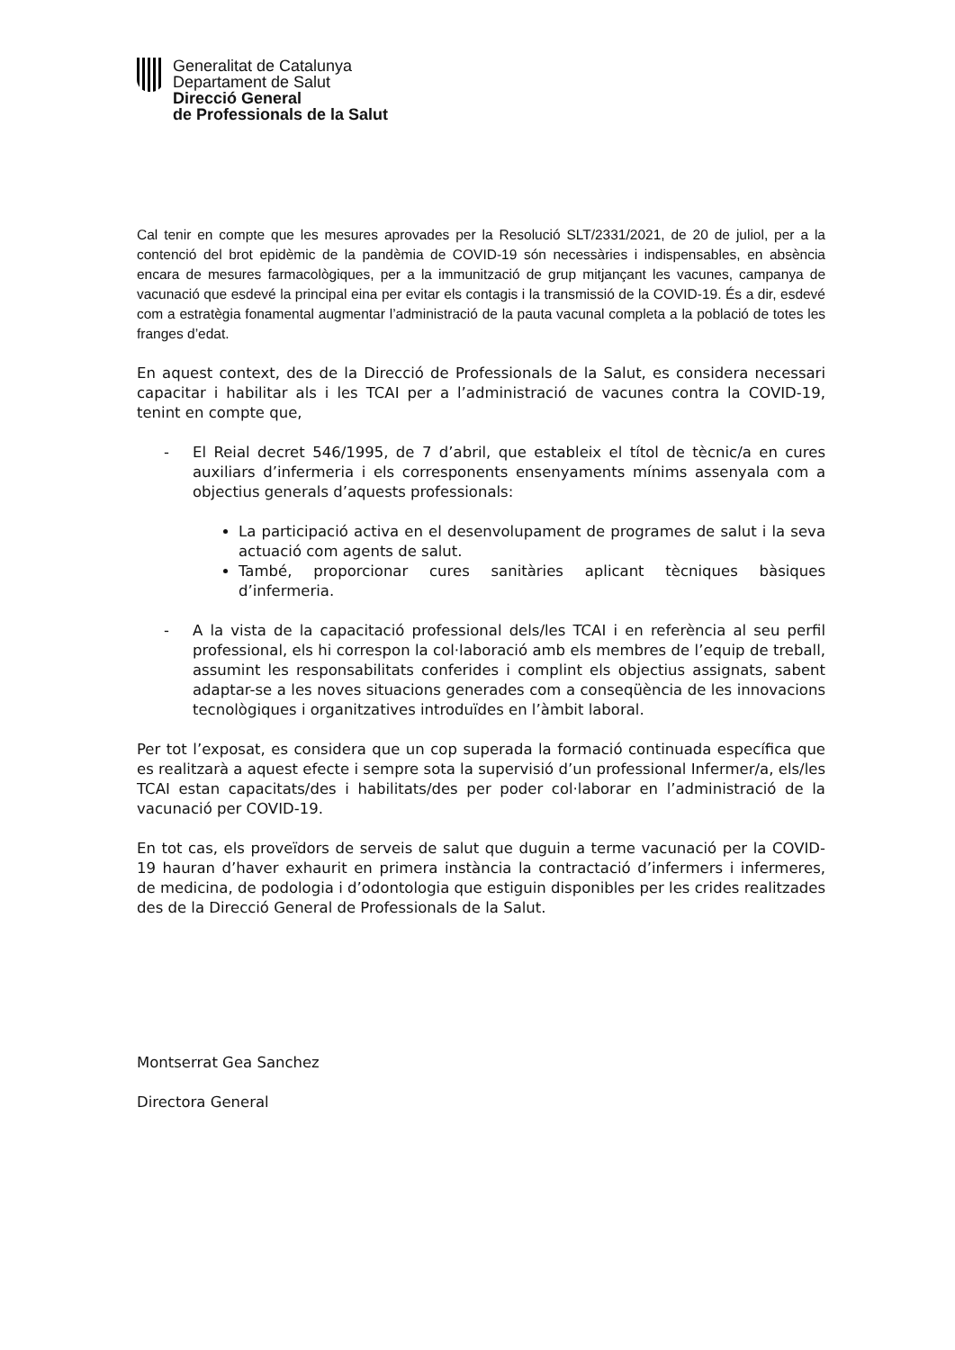Generalitat de Catalunya
Departament de Salut
Direcció General
de Professionals de la Salut
Cal tenir en compte que les mesures aprovades per la Resolució SLT/2331/2021, de 20 de juliol, per a la contenció del brot epidèmic de la pandèmia de COVID-19 són necessàries i indispensables, en absència encara de mesures farmacològiques, per a la immunització de grup mitjançant les vacunes, campanya de vacunació que esdevé la principal eina per evitar els contagis i la transmissió de la COVID-19. És a dir, esdevé com a estratègia fonamental augmentar l’administració de la pauta vacunal completa a la població de totes les franges d’edat.
En aquest context, des de la Direcció de Professionals de la Salut, es considera necessari capacitar i habilitar als i les TCAI per a l’administració de vacunes contra la COVID-19, tenint en compte que,
- El Reial decret 546/1995, de 7 d’abril, que estableix el títol de tècnic/a en cures auxiliars d’infermeria i els corresponents ensenyaments mínims assenyala com a objectius generals d’aquests professionals:
La participació activa en el desenvolupament de programes de salut i la seva actuació com agents de salut.
També, proporcionar cures sanitàries aplicant tècniques bàsiques d’infermeria.
- A la vista de la capacitació professional dels/les TCAI i en referència al seu perfil professional, els hi correspon la col·laboració amb els membres de l’equip de treball, assumint les responsabilitats conferides i complint els objectius assignats, sabent adaptar-se a les noves situacions generades com a conseqüència de les innovacions tecnològiques i organitzatives introduïdes en l’àmbit laboral.
Per tot l’exposat, es considera que un cop superada la formació continuada específica que es realitzarà a aquest efecte i sempre sota la supervisió d’un professional Infermer/a, els/les TCAI estan capacitats/des i habilitats/des per poder col·laborar en l’administració de la vacunació per COVID-19.
En tot cas, els proveïdors de serveis de salut que duguin a terme vacunació per la COVID-19 hauran d’haver exhaurit en primera instància la contractació d’infermers i infermeres, de medicina, de podologia i d’odontologia que estiguin disponibles per les crides realitzades des de la Direcció General de Professionals de la Salut.
Montserrat Gea Sanchez
Directora General